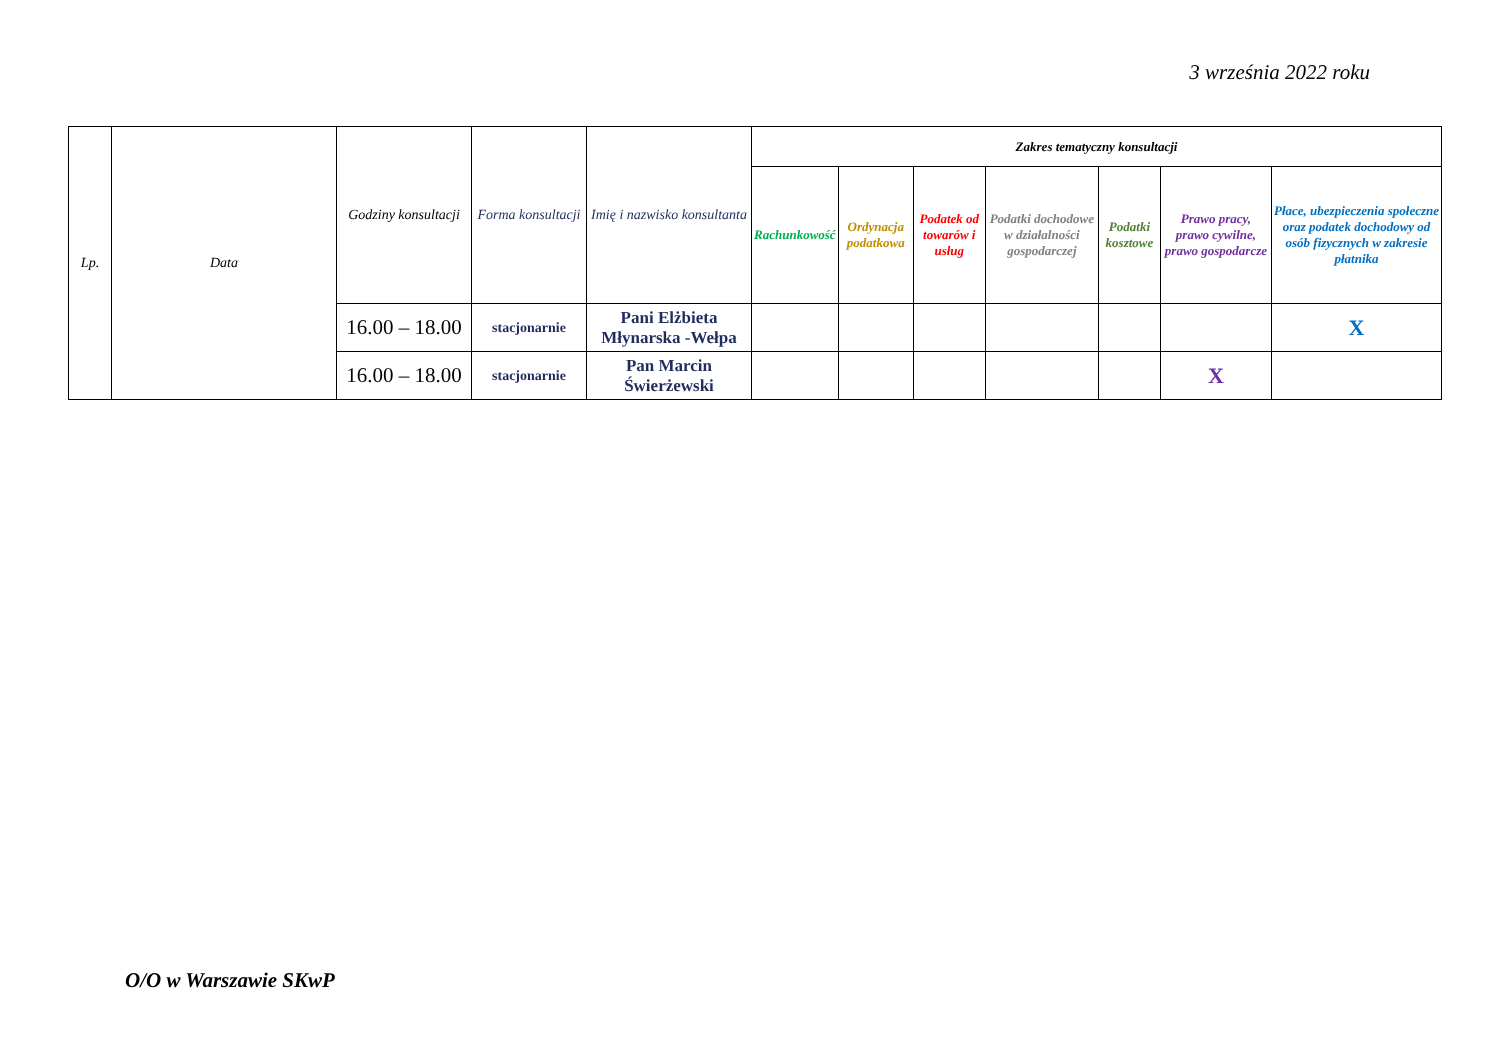3 września 2022 roku
| Lp. | Data | Godziny konsultacji | Forma konsultacji | Imię i nazwisko konsultanta | Zakres tematyczny konsultacji | | | | | | |
| --- | --- | --- | --- | --- | --- | --- | --- | --- | --- | --- | --- |
| | | | | | Rachunkowość | Ordynacja podatkowa | Podatek od towarów i usług | Podatki dochodowe w działalności gospodarczej | Podatki kosztowe | Prawo pracy, prawo cywilne, prawo gospodarcze | Płace, ubezpieczenia społeczne oraz podatek dochodowy od osób fizycznych w zakresie płatnika |
| | | 16.00 – 18.00 | stacjonarnie | Pani Elżbieta Młynarska -Wełpa | | | | | | | X |
| | | 16.00 – 18.00 | stacjonarnie | Pan Marcin Świerżewski | | | | | | X | |
O/O w Warszawie SKwP